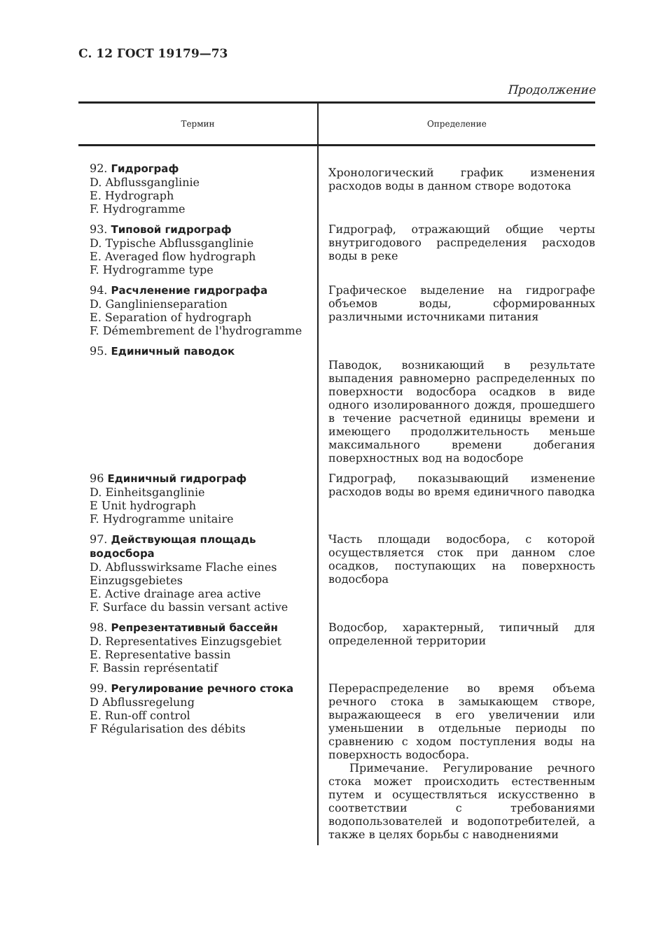С. 12 ГОСТ 19179—73
Продолжение
| Термин | Определение |
| --- | --- |
| 92. Гидрограф D. Abflussganglinie E. Hydrograph F. Hydrogramme | Хронологический график изменения расходов воды в данном створе водотока |
| 93. Типовой гидрограф D. Typische Abflussganglinie E. Averaged flow hydrograph F. Hydrogramme type | Гидрограф, отражающий общие черты внутригодового распределения расходов воды в реке |
| 94. Расчленение гидрографа D. Ganglinienseparation E. Separation of hydrograph F. Démembrement de l'hydrogramme | Графическое выделение на гидрографе объемов воды, сформированных различными источниками питания |
| 95. Единичный паводок | Паводок, возникающий в результате выпадения равномерно распределенных по поверхности водосбора осадков в виде одного изолированного дождя, прошедшего в течение расчетной единицы времени и имеющего продолжительность меньше максимального времени добегания поверхностных вод на водосборе |
| 96 Единичный гидрограф D. Einheitsganglinie E Unit hydrograph F. Hydrogramme unitaire | Гидрограф, показывающий изменение расходов воды во время единичного паводка |
| 97. Действующая площадь водосбора D. Abflusswirksame Flache eines Einzugsgebietes E. Active drainage area active F. Surface du bassin versant active | Часть площади водосбора, с которой осуществляется сток при данном слое осадков, поступающих на поверхность водосбора |
| 98. Репрезентативный бассейн D. Representatives Einzugsgebiet E. Representative bassin F. Bassin représentatif | Водосбор, характерный, типичный для определенной территории |
| 99. Регулирование речного стока D Abflussregelung E. Run-off control F Régularisation des débits | Перераспределение во время объема речного стока в замыкающем створе, выражающееся в его увеличении или уменьшении в отдельные периоды по сравнению с ходом поступления воды на поверхность водосбора. Примечание. Регулирование речного стока может происходить естественным путем и осуществляться искусственно в соответствии с требованиями водопользователей и водопотребителей, а также в целях борьбы с наводнениями |